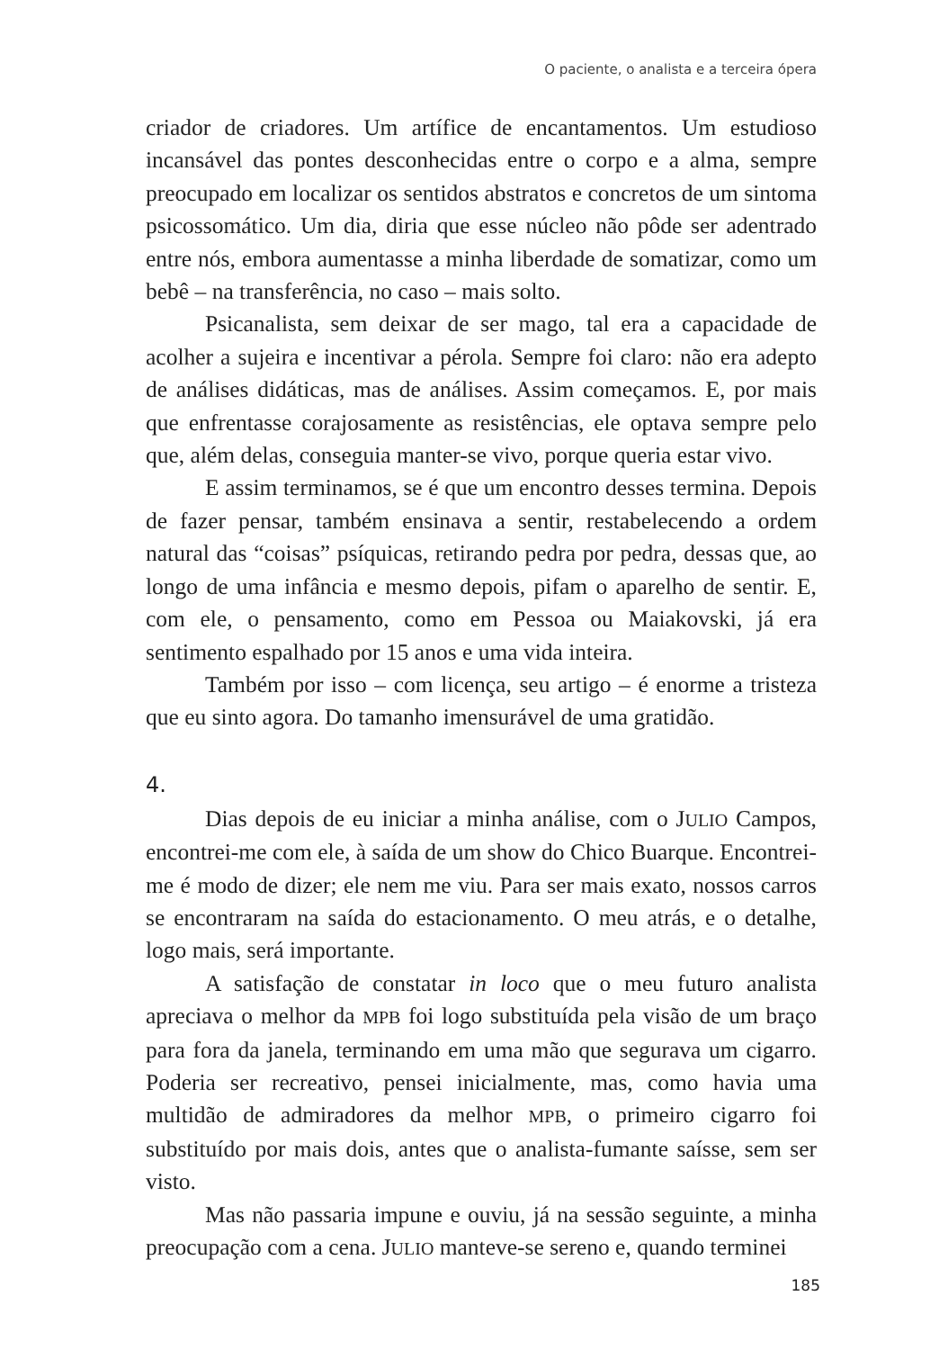O paciente, o analista e a terceira ópera
criador de criadores. Um artífice de encantamentos. Um estudioso incansável das pontes desconhecidas entre o corpo e a alma, sempre preocupado em localizar os sentidos abstratos e concretos de um sintoma psicossomático. Um dia, diria que esse núcleo não pôde ser adentrado entre nós, embora aumentasse a minha liberdade de somatizar, como um bebê – na transferência, no caso – mais solto.
Psicanalista, sem deixar de ser mago, tal era a capacidade de acolher a sujeira e incentivar a pérola. Sempre foi claro: não era adepto de análises didáticas, mas de análises. Assim começamos. E, por mais que enfrentasse corajosamente as resistências, ele optava sempre pelo que, além delas, conseguia manter-se vivo, porque queria estar vivo.
E assim terminamos, se é que um encontro desses termina. Depois de fazer pensar, também ensinava a sentir, restabelecendo a ordem natural das “coisas” psíquicas, retirando pedra por pedra, dessas que, ao longo de uma infância e mesmo depois, pifam o aparelho de sentir. E, com ele, o pensamento, como em Pessoa ou Maiakovski, já era sentimento espalhado por 15 anos e uma vida inteira.
Também por isso – com licença, seu artigo – é enorme a tristeza que eu sinto agora. Do tamanho imensurável de uma gratidão.
4.
Dias depois de eu iniciar a minha análise, com o JULIO Campos, encontrei-me com ele, à saída de um show do Chico Buarque. Encontrei-me é modo de dizer; ele nem me viu. Para ser mais exato, nossos carros se encontraram na saída do estacionamento. O meu atrás, e o detalhe, logo mais, será importante.
A satisfação de constatar in loco que o meu futuro analista apreciava o melhor da MPB foi logo substituída pela visão de um braço para fora da janela, terminando em uma mão que segurava um cigarro. Poderia ser recreativo, pensei inicialmente, mas, como havia uma multidão de admiradores da melhor MPB, o primeiro cigarro foi substituído por mais dois, antes que o analista-fumante saísse, sem ser visto.
Mas não passaria impune e ouviu, já na sessão seguinte, a minha preocupação com a cena. JULIO manteve-se sereno e, quando terminei
185